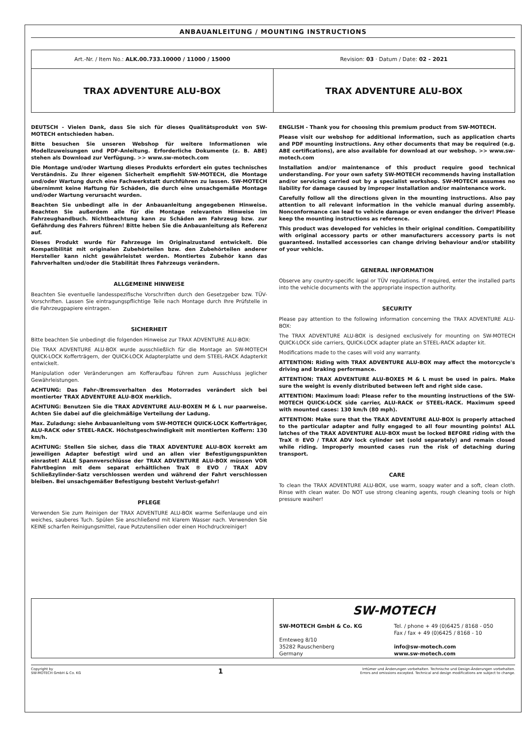ANBAUANLEITUNG / MOUNTING INSTRUCTIONS
Art.-Nr. / Item No.: ALK.00.733.10000 / 11000 / 15000
Revision: 03 · Datum / Date: 02 - 2021
TRAX ADVENTURE ALU-BOX TRAX ADVENTURE ALU-BOX
DEUTSCH - Vielen Dank, dass Sie sich für dieses Qualitätsprodukt von SW-MOTECH entschieden haben.
Bitte besuchen Sie unseren Webshop für weitere Informationen wie Modellzuweisungen und PDF-Anleitung. Erforderliche Dokumente (z. B. ABE) stehen als Download zur Verfügung. >> www.sw-motech.com
Die Montage und/oder Wartung dieses Produkts erfordert ein gutes technisches Verständnis. Zu Ihrer eigenen Sicherheit empfiehlt SW-MOTECH, die Montage und/oder Wartung durch eine Fachwerkstatt durchführen zu lassen. SW-MOTECH übernimmt keine Haftung für Schäden, die durch eine unsachgemäße Montage und/oder Wartung verursacht wurden.
Beachten Sie unbedingt alle in der Anbauanleitung angegebenen Hinweise. Beachten Sie außerdem alle für die Montage relevanten Hinweise im Fahrzeughandbuch. Nichtbeachtung kann zu Schäden am Fahrzeug bzw. zur Gefährdung des Fahrers führen! Bitte heben Sie die Anbauanleitung als Referenz auf.
Dieses Produkt wurde für Fahrzeuge im Originalzustand entwickelt. Die Kompatibilität mit originalen Zubehörteilen bzw. den Zubehörteilen anderer Hersteller kann nicht gewährleistet werden. Montiertes Zubehör kann das Fahrverhalten und/oder die Stabilität Ihres Fahrzeugs verändern.
ALLGEMEINE HINWEISE
Beachten Sie eventuelle landesspezifische Vorschriften durch den Gesetzgeber bzw. TÜV-Vorschriften. Lassen Sie eintragungspflichtige Teile nach Montage durch Ihre Prüfstelle in die Fahrzeugpapiere eintragen.
SICHERHEIT
Bitte beachten Sie unbedingt die folgenden Hinweise zur TRAX ADVENTURE ALU-BOX:
Die TRAX ADVENTURE ALU-BOX wurde ausschließlich für die Montage an SW-MOTECH QUICK-LOCK Kofferträgern, der QUICK-LOCK Adapterplatte und dem STEEL-RACK Adapterkit entwickelt.
Manipulation oder Veränderungen am Kofferaufbau führen zum Ausschluss jeglicher Gewährleistungen.
ACHTUNG: Das Fahr-/Bremsverhalten des Motorrades verändert sich bei montierter TRAX ADVENTURE ALU-BOX merklich.
ACHTUNG: Benutzen Sie die TRAX ADVENTURE ALU-BOXEN M & L nur paarweise. Achten Sie dabei auf die gleichmäßige Verteilung der Ladung.
Max. Zuladung: siehe Anbauanleitung vom SW-MOTECH QUICK-LOCK Kofferträger, ALU-RACK oder STEEL-RACK. Höchstgeschwindigkeit mit montierten Koffern: 130 km/h.
ACHTUNG: Stellen Sie sicher, dass die TRAX ADVENTURE ALU-BOX korrekt am jeweiligen Adapter befestigt wird und an allen vier Befestigungspunkten einrastet! ALLE Spannverschlüsse der TRAX ADVENTURE ALU-BOX müssen VOR Fahrtbeginn mit dem separat erhältlichen TraX ® EVO / TRAX ADV Schließzylinder-Satz verschlossen werden und während der Fahrt verschlossen bleiben. Bei unsachgemäßer Befestigung besteht Verlust-gefahr!
PFLEGE
Verwenden Sie zum Reinigen der TRAX ADVENTURE ALU-BOX warme Seifenlauge und ein weiches, sauberes Tuch. Spülen Sie anschließend mit klarem Wasser nach. Verwenden Sie KEINE scharfen Reinigungsmittel, raue Putzutensilien oder einen Hochdruckreiniger!
ENGLISH - Thank you for choosing this premium product from SW-MOTECH.
Please visit our webshop for additional information, such as application charts and PDF mounting instructions. Any other documents that may be required (e.g. ABE certifications), are also available for download at our webshop. >> www.sw-motech.com
Installation and/or maintenance of this product require good technical understanding. For your own safety SW-MOTECH recommends having installation and/or servicing carried out by a specialist workshop. SW-MOTECH assumes no liability for damage caused by improper installation and/or maintenance work.
Carefully follow all the directions given in the mounting instructions. Also pay attention to all relevant information in the vehicle manual during assembly. Nonconformance can lead to vehicle damage or even endanger the driver! Please keep the mounting instructions as reference.
This product was developed for vehicles in their original condition. Compatibility with original accessory parts or other manufacturers accessory parts is not guaranteed. Installed accessories can change driving behaviour and/or stability of your vehicle.
GENERAL INFORMATION
Observe any country-specific legal or TÜV regulations. If required, enter the installed parts into the vehicle documents with the appropriate inspection authority.
SECURITY
Please pay attention to the following information concerning the TRAX ADVENTURE ALU-BOX:
The TRAX ADVENTURE ALU-BOX is designed exclusively for mounting on SW-MOTECH QUICK-LOCK side carriers, QUICK-LOCK adapter plate an STEEL-RACK adapter kit.
Modifications made to the cases will void any warranty.
ATTENTION: Riding with TRAX ADVENTURE ALU-BOX may affect the motorcycle's driving and braking performance.
ATTENTION: TRAX ADVENTURE ALU-BOXES M & L must be used in pairs. Make sure the weight is evenly distributed between left and right side case.
ATTENTION: Maximum load: Please refer to the mounting instructions of the SW-MOTECH QUICK-LOCK side carrier, ALU-RACK or STEEL-RACK. Maximum speed with mounted cases: 130 km/h (80 mph).
ATTENTION: Make sure that the TRAX ADVENTURE ALU-BOX is properly attached to the particular adapter and fully engaged to all four mounting points! ALL latches of the TRAX ADVENTURE ALU-BOX must be locked BEFORE riding with the TraX ® EVO / TRAX ADV lock cylinder set (sold separately) and remain closed while riding. Improperly mounted cases run the risk of detaching during transport.
CARE
To clean the TRAX ADVENTURE ALU-BOX, use warm, soapy water and a soft, clean cloth. Rinse with clean water. Do NOT use strong cleaning agents, rough cleaning tools or high pressure washer!
SW-MOTECH
SW-MOTECH GmbH & Co. KG
Ernteweg 8/10
35282 Rauschenberg
Germany
Tel. / phone + 49 (0)6425 / 8168 - 050
Fax / fax + 49 (0)6425 / 8168 - 10
info@sw-motech.com
www.sw-motech.com
Copyright by
SW-MOTECH GmbH & Co. KG
1
Irrtümer und Änderungen vorbehalten. Technische und Design-Änderungen vorbehalten.
Errors and omissions excepted. Technical and design modifications are subject to change.